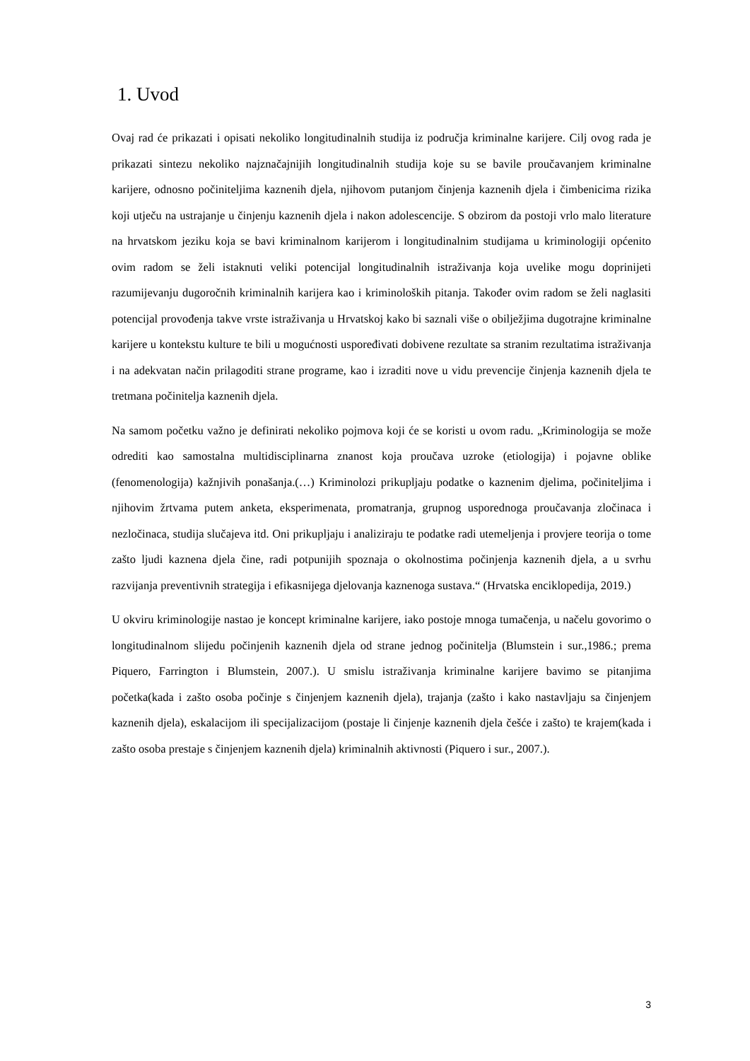1. Uvod
Ovaj rad će prikazati i opisati nekoliko longitudinalnih studija iz područja kriminalne karijere. Cilj ovog rada je prikazati sintezu nekoliko najznačajnijih longitudinalnih studija koje su se bavile proučavanjem kriminalne karijere, odnosno počiniteljima kaznenih djela, njihovom putanjom činjenja kaznenih djela i čimbenicima rizika koji utječu na ustrajanje u činjenju kaznenih djela i nakon adolescencije. S obzirom da postoji vrlo malo literature na hrvatskom jeziku koja se bavi kriminalnom karijerom i longitudinalnim studijama u kriminologiji općenito ovim radom se želi istaknuti veliki potencijal longitudinalnih istraživanja koja uvelike mogu doprinijeti razumijevanju dugoročnih kriminalnih karijera kao i kriminoloških pitanja. Također ovim radom se želi naglasiti potencijal provođenja takve vrste istraživanja u Hrvatskoj kako bi saznali više o obilježjima dugotrajne kriminalne karijere u kontekstu kulture te bili u mogućnosti uspoređivati dobivene rezultate sa stranim rezultatima istraživanja i na adekvatan način prilagoditi strane programe, kao i izraditi nove u vidu prevencije činjenja kaznenih djela te tretmana počinitelja kaznenih djela.
Na samom početku važno je definirati nekoliko pojmova koji će se koristi u ovom radu. „Kriminologija se može odrediti kao samostalna multidisciplinarna znanost koja proučava uzroke (etiologija) i pojavne oblike (fenomenologija) kažnjivih ponašanja.(…) Kriminolozi prikupljaju podatke o kaznenim djelima, počiniteljima i njihovim žrtvama putem anketa, eksperimenata, promatranja, grupnog usporednoga proučavanja zločinaca i nezločinaca, studija slučajeva itd. Oni prikupljaju i analiziraju te podatke radi utemeljenja i provjere teorija o tome zašto ljudi kaznena djela čine, radi potpunijih spoznaja o okolnostima počinjenja kaznenih djela, a u svrhu razvijanja preventivnih strategija i efikasnijega djelovanja kaznenoga sustava.“ (Hrvatska enciklopedija, 2019.)
U okviru kriminologije nastao je koncept kriminalne karijere, iako postoje mnoga tumačenja, u načelu govorimo o longitudinalnom slijedu počinjenih kaznenih djela od strane jednog počinitelja (Blumstein i sur.,1986.; prema Piquero, Farrington i Blumstein, 2007.). U smislu istraživanja kriminalne karijere bavimo se pitanjima početka(kada i zašto osoba počinje s činjenjem kaznenih djela), trajanja (zašto i kako nastavljaju sa činjenjem kaznenih djela), eskalacijom ili specijalizacijom (postaje li činjenje kaznenih djela češće i zašto) te krajem(kada i zašto osoba prestaje s činjenjem kaznenih djela) kriminalnih aktivnosti (Piquero i sur., 2007.).
3